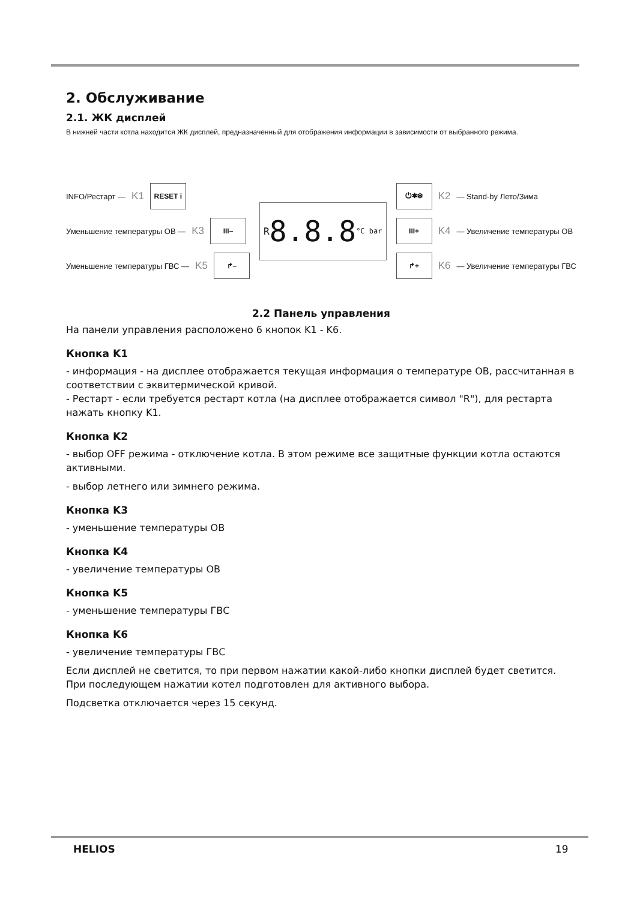2. Обслуживание
2.1. ЖК дисплей
В нижней части котла находится ЖК дисплей, предназначенный для отображения информации в зависимости от выбранного режима.
INFO/Рестарт — K1 RESET i
Уменьшение температуры ОВ — K3 III–
Уменьшение температуры ГВС — K5 ↱–
R 8.8.8 °C bar
⏻✱❄ K2 — Stand-by Лето/Зима
III+ K4 — Увеличение температуры ОВ
↱+ K6 — Увеличение температуры ГВС
2.2 Панель управления
На панели управления расположено 6 кнопок K1 - K6.
Кнопка K1
- информация - на дисплее отображается текущая информация о температуре ОВ, рассчитанная в соответствии с эквитермической кривой.
- Рестарт - если требуется рестарт котла (на дисплее отображается символ "R"), для рестарта нажать кнопку K1.
Кнопка K2
- выбор OFF режима - отключение котла. В этом режиме все защитные функции котла остаются активными.
- выбор летнего или зимнего режима.
Кнопка K3
- уменьшение температуры ОВ
Кнопка K4
- увеличение температуры ОВ
Кнопка K5
- уменьшение температуры ГВС
Кнопка K6
- увеличение температуры ГВС
Если дисплей не светится, то при первом нажатии какой-либо кнопки дисплей будет светится. При последующем нажатии котел подготовлен для активного выбора.
Подсветка отключается через 15 секунд.
HELIOS 19